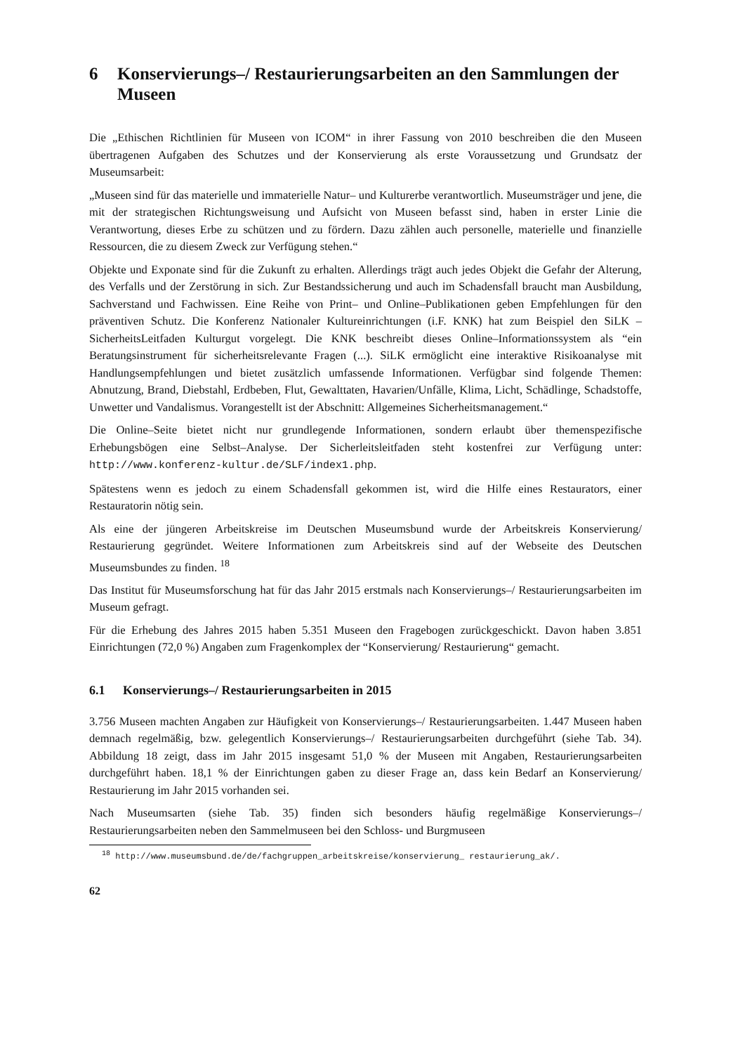6 Konservierungs–/ Restaurierungsarbeiten an den Sammlungen der Museen
Die „Ethischen Richtlinien für Museen von ICOM“ in ihrer Fassung von 2010 beschreiben die den Museen übertragenen Aufgaben des Schutzes und der Konservierung als erste Voraussetzung und Grundsatz der Museumsarbeit:
„Museen sind für das materielle und immaterielle Natur– und Kulturerbe verantwortlich. Museumsträger und jene, die mit der strategischen Richtungsweisung und Aufsicht von Museen befasst sind, haben in erster Linie die Verantwortung, dieses Erbe zu schützen und zu fördern. Dazu zählen auch personelle, materielle und finanzielle Ressourcen, die zu diesem Zweck zur Verfügung stehen.“
Objekte und Exponate sind für die Zukunft zu erhalten. Allerdings trägt auch jedes Objekt die Gefahr der Alterung, des Verfalls und der Zerstörung in sich. Zur Bestandssicherung und auch im Schadensfall braucht man Ausbildung, Sachverstand und Fachwissen. Eine Reihe von Print– und Online–Publikationen geben Empfehlungen für den präventiven Schutz. Die Konferenz Nationaler Kultureinrichtungen (i.F. KNK) hat zum Beispiel den SiLK – SicherheitsLeitfaden Kulturgut vorgelegt. Die KNK beschreibt dieses Online–Informationssystem als “ein Beratungsinstrument für sicherheitsrelevante Fragen (...). SiLK ermöglicht eine interaktive Risikoanalyse mit Handlungsempfehlungen und bietet zusätzlich umfassende Informationen. Verfügbar sind folgende Themen: Abnutzung, Brand, Diebstahl, Erdbeben, Flut, Gewalttaten, Havarien/Unfälle, Klima, Licht, Schädlinge, Schadstoffe, Unwetter und Vandalismus. Vorangestellt ist der Abschnitt: Allgemeines Sicherheitsmanagement.“
Die Online–Seite bietet nicht nur grundlegende Informationen, sondern erlaubt über themenspezifische Erhebungsbögen eine Selbst–Analyse. Der Sicherleitsleitfaden steht kostenfrei zur Verfügung unter: http://www.konferenz-kultur.de/SLF/index1.php.
Spätestens wenn es jedoch zu einem Schadensfall gekommen ist, wird die Hilfe eines Restaurators, einer Restauratorin nötig sein.
Als eine der jüngeren Arbeitskreise im Deutschen Museumsbund wurde der Arbeitskreis Konservierung/ Restaurierung gegründet. Weitere Informationen zum Arbeitskreis sind auf der Webseite des Deutschen Museumsbundes zu finden. <sup>18</sup>
Das Institut für Museumsforschung hat für das Jahr 2015 erstmals nach Konservierungs–/ Restaurierungsarbeiten im Museum gefragt.
Für die Erhebung des Jahres 2015 haben 5.351 Museen den Fragebogen zurückgeschickt. Davon haben 3.851 Einrichtungen (72,0 %) Angaben zum Fragenkomplex der “Konservierung/ Restaurierung“ gemacht.
6.1 Konservierungs–/ Restaurierungsarbeiten in 2015
3.756 Museen machten Angaben zur Häufigkeit von Konservierungs–/ Restaurierungsarbeiten. 1.447 Museen haben demnach regelmäßig, bzw. gelegentlich Konservierungs–/ Restaurierungsarbeiten durchgeführt (siehe Tab. 34). Abbildung 18 zeigt, dass im Jahr 2015 insgesamt 51,0 % der Museen mit Angaben, Restaurierungsarbeiten durchgeführt haben. 18,1 % der Einrichtungen gaben zu dieser Frage an, dass kein Bedarf an Konservierung/ Restaurierung im Jahr 2015 vorhanden sei.
Nach Museumsarten (siehe Tab. 35) finden sich besonders häufig regelmäßige Konservierungs–/ Restaurierungsarbeiten neben den Sammelmuseen bei den Schloss- und Burgmuseen
<sup>18</sup> http://www.museumsbund.de/de/fachgruppen_arbeitskreise/konservierung_ restaurierung_ak/.
62